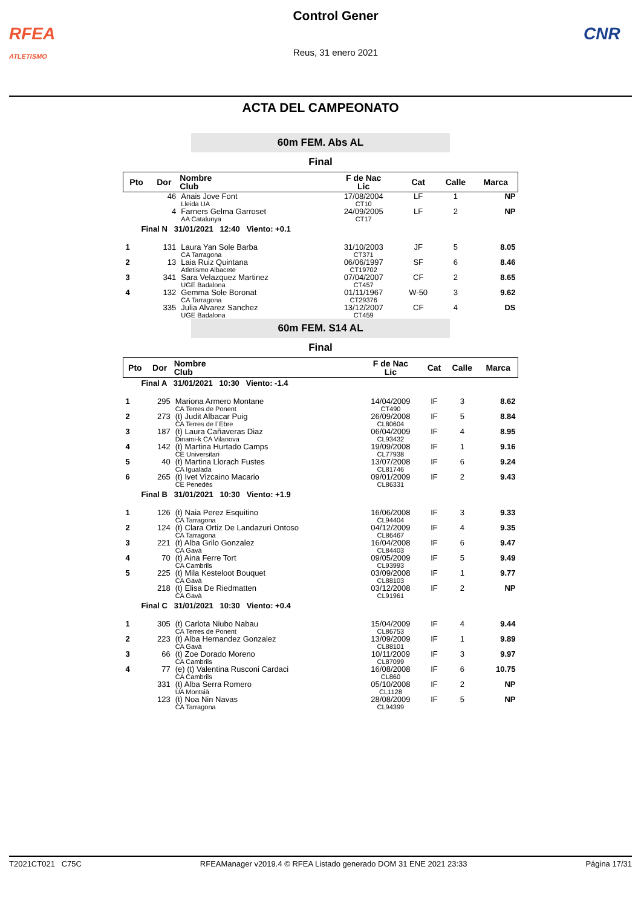RFEA
ATLETISMO
Control Gener
Reus, 31 enero 2021
CNR
ACTA DEL CAMPEONATO
60m FEM. Abs AL
Final
| Pto | Dor | Nombre Club | F de Nac Lic | Cat | Calle | Marca |
| --- | --- | --- | --- | --- | --- | --- |
| | 46 | Anais Jove Font Lleida UA | 17/08/2004 CT10 | LF | 1 | NP |
| | 4 | Farners Gelma Garroset AA Catalunya | 24/09/2005 CT17 | LF | 2 | NP |
| Final N 31/01/2021 12:40 Viento: +0.1 | | | | | | |
| 1 | 131 | Laura Yan Sole Barba CA Tarragona | 31/10/2003 CT371 | JF | 5 | 8.05 |
| 2 | 13 | Laia Ruiz Quintana Atletismo Albacete | 06/06/1997 CT19702 | SF | 6 | 8.46 |
| 3 | 341 | Sara Velazquez Martinez UGE Badalona | 07/04/2007 CT457 | CF | 2 | 8.65 |
| 4 | 132 | Gemma Sole Boronat CA Tarragona | 01/11/1967 CT29376 | W-50 | 3 | 9.62 |
| | 335 | Julia Alvarez Sanchez UGE Badalona | 13/12/2007 CT459 | CF | 4 | DS |
60m FEM. S14 AL
Final
| Pto | Dor | Nombre Club | F de Nac Lic | Cat | Calle | Marca |
| --- | --- | --- | --- | --- | --- | --- |
| Final A 31/01/2021 10:30 Viento: -1.4 | | | | | | |
| 1 | 295 | Mariona Armero Montane CA Terres de Ponent | 14/04/2009 CT490 | IF | 3 | 8.62 |
| 2 | 273 | (t) Judit Albacar Puig CA Terres de l´Ebre | 26/09/2008 CL80604 | IF | 5 | 8.84 |
| 3 | 187 | (t) Laura Cañaveras Diaz Dinami-k CA Vilanova | 06/04/2009 CL93432 | IF | 4 | 8.95 |
| 4 | 142 | (t) Martina Hurtado Camps CE Universitari | 19/09/2008 CL77938 | IF | 1 | 9.16 |
| 5 | 40 | (t) Martina Llorach Fustes CA Igualada | 13/07/2008 CL81746 | IF | 6 | 9.24 |
| 6 | 265 | (t) Ivet Vizcaino Macario CE Penedès | 09/01/2009 CL86331 | IF | 2 | 9.43 |
| Final B 31/01/2021 10:30 Viento: +1.9 | | | | | | |
| 1 | 126 | (t) Naia Perez Esquitino CA Tarragona | 16/06/2008 CL94404 | IF | 3 | 9.33 |
| 2 | 124 | (t) Clara Ortiz De Landazuri Ontoso CA Tarragona | 04/12/2009 CL86467 | IF | 4 | 9.35 |
| 3 | 221 | (t) Alba Grilo Gonzalez CA Gavà | 16/04/2008 CL84403 | IF | 6 | 9.47 |
| 4 | 70 | (t) Aina Ferre Tort CA Cambrils | 09/05/2009 CL93993 | IF | 5 | 9.49 |
| 5 | 225 | (t) Mila Kesteloot Bouquet CA Gavà | 03/09/2008 CL88103 | IF | 1 | 9.77 |
| | 218 | (t) Elisa De Riedmatten CA Gavà | 03/12/2008 CL91961 | IF | 2 | NP |
| Final C 31/01/2021 10:30 Viento: +0.4 | | | | | | |
| 1 | 305 | (t) Carlota Niubo Nabau CA Terres de Ponent | 15/04/2009 CL86753 | IF | 4 | 9.44 |
| 2 | 223 | (t) Alba Hernandez Gonzalez CA Gavà | 13/09/2009 CL88101 | IF | 1 | 9.89 |
| 3 | 66 | (t) Zoe Dorado Moreno CA Cambrils | 10/11/2009 CL87099 | IF | 3 | 9.97 |
| 4 | 77 | (e) (t) Valentina Rusconi Cardaci CA Cambrils | 16/08/2008 CL860 | IF | 6 | 10.75 |
| | 331 | (t) Alba Serra Romero UA Montsià | 05/10/2008 CL1128 | IF | 2 | NP |
| | 123 | (t) Noa Nin Navas CA Tarragona | 28/08/2009 CL94399 | IF | 5 | NP |
T2021CT021 C75C RFEAManager v2019.4 © RFEA Listado generado DOM 31 ENE 2021 23:33 Página 17/31